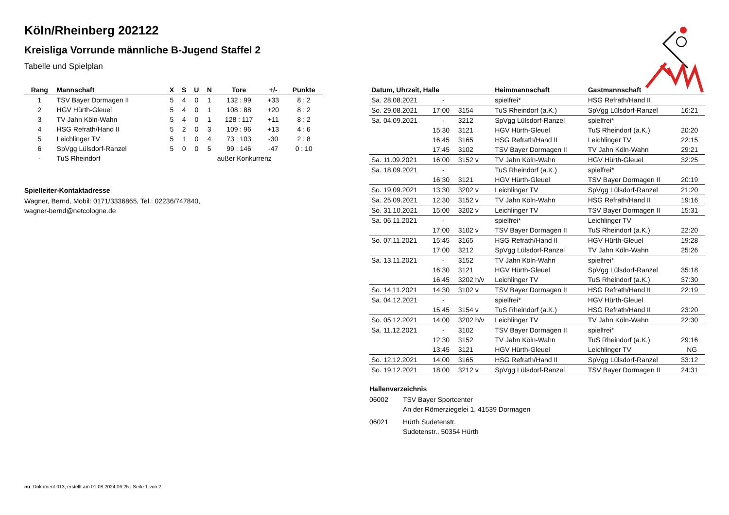Köln/Rheinberg 202122
Kreisliga Vorrunde männliche B-Jugend Staffel 2
Tabelle und Spielplan
| Rang | Mannschaft | X | S | U | N | Tore | +/- | Punkte |
| --- | --- | --- | --- | --- | --- | --- | --- | --- |
| 1 | TSV Bayer Dormagen II | 5 | 4 | 0 | 1 | 132 : 99 | +33 | 8 : 2 |
| 2 | HGV Hürth-Gleuel | 5 | 4 | 0 | 1 | 108 : 88 | +20 | 8 : 2 |
| 3 | TV Jahn Köln-Wahn | 5 | 4 | 0 | 1 | 128 : 117 | +11 | 8 : 2 |
| 4 | HSG Refrath/Hand II | 5 | 2 | 0 | 3 | 109 : 96 | +13 | 4 : 6 |
| 5 | Leichlinger TV | 5 | 1 | 0 | 4 | 73 : 103 | -30 | 2 : 8 |
| 6 | SpVgg Lülsdorf-Ranzel | 5 | 0 | 0 | 5 | 99 : 146 | -47 | 0 : 10 |
| - | TuS Rheindorf | außer Konkurrenz | | | | | | |
Spielleiter-Kontaktadresse
Wagner, Bernd, Mobil: 0171/3336865, Tel.: 02236/747840,
wagner-bernd@netcologne.de
| Datum, Uhrzeit, Halle | | | Heimmannschaft | Gastmannschaft | |
| --- | --- | --- | --- | --- | --- |
| Sa. 28.08.2021 | - | | spielfrei* | HSG Refrath/Hand II | |
| So. 29.08.2021 | 17:00 | 3154 | TuS Rheindorf (a.K.) | SpVgg Lülsdorf-Ranzel | 16:21 |
| Sa. 04.09.2021 | - | 3212 | SpVgg Lülsdorf-Ranzel | spielfrei* | |
| | 15:30 | 3121 | HGV Hürth-Gleuel | TuS Rheindorf (a.K.) | 20:20 |
| | 16:45 | 3165 | HSG Refrath/Hand II | Leichlinger TV | 22:15 |
| | 17:45 | 3102 | TSV Bayer Dormagen II | TV Jahn Köln-Wahn | 29:21 |
| Sa. 11.09.2021 | 16:00 | 3152 v | TV Jahn Köln-Wahn | HGV Hürth-Gleuel | 32:25 |
| Sa. 18.09.2021 | - | | TuS Rheindorf (a.K.) | spielfrei* | |
| | 16:30 | 3121 | HGV Hürth-Gleuel | TSV Bayer Dormagen II | 20:19 |
| So. 19.09.2021 | 13:30 | 3202 v | Leichlinger TV | SpVgg Lülsdorf-Ranzel | 21:20 |
| Sa. 25.09.2021 | 12:30 | 3152 v | TV Jahn Köln-Wahn | HSG Refrath/Hand II | 19:16 |
| So. 31.10.2021 | 15:00 | 3202 v | Leichlinger TV | TSV Bayer Dormagen II | 15:31 |
| Sa. 06.11.2021 | - | | spielfrei* | Leichlinger TV | |
| | 17:00 | 3102 v | TSV Bayer Dormagen II | TuS Rheindorf (a.K.) | 22:20 |
| So. 07.11.2021 | 15:45 | 3165 | HSG Refrath/Hand II | HGV Hürth-Gleuel | 19:28 |
| | 17:00 | 3212 | SpVgg Lülsdorf-Ranzel | TV Jahn Köln-Wahn | 25:26 |
| Sa. 13.11.2021 | - | 3152 | TV Jahn Köln-Wahn | spielfrei* | |
| | 16:30 | 3121 | HGV Hürth-Gleuel | SpVgg Lülsdorf-Ranzel | 35:18 |
| | 16:45 | 3202 h/v | Leichlinger TV | TuS Rheindorf (a.K.) | 37:30 |
| So. 14.11.2021 | 14:30 | 3102 v | TSV Bayer Dormagen II | HSG Refrath/Hand II | 22:19 |
| Sa. 04.12.2021 | - | | spielfrei* | HGV Hürth-Gleuel | |
| | 15:45 | 3154 v | TuS Rheindorf (a.K.) | HSG Refrath/Hand II | 23:20 |
| So. 05.12.2021 | 14:00 | 3202 h/v | Leichlinger TV | TV Jahn Köln-Wahn | 22:30 |
| Sa. 11.12.2021 | - | 3102 | TSV Bayer Dormagen II | spielfrei* | |
| | 12:30 | 3152 | TV Jahn Köln-Wahn | TuS Rheindorf (a.K.) | 29:16 |
| | 13:45 | 3121 | HGV Hürth-Gleuel | Leichlinger TV | NG |
| So. 12.12.2021 | 14:00 | 3165 | HSG Refrath/Hand II | SpVgg Lülsdorf-Ranzel | 33:12 |
| So. 19.12.2021 | 18:00 | 3212 v | SpVgg Lülsdorf-Ranzel | TSV Bayer Dormagen II | 24:31 |
Hallenverzeichnis
| 06002 | TSV Bayer Sportcenter An der Römerziegelei 1, 41539 Dormagen |
| 06021 | Hürth Sudetenstr. Sudetenstr., 50354 Hürth |
nu .Dokument 013, erstellt am 01.08.2024 06:25 | Seite 1 von 2